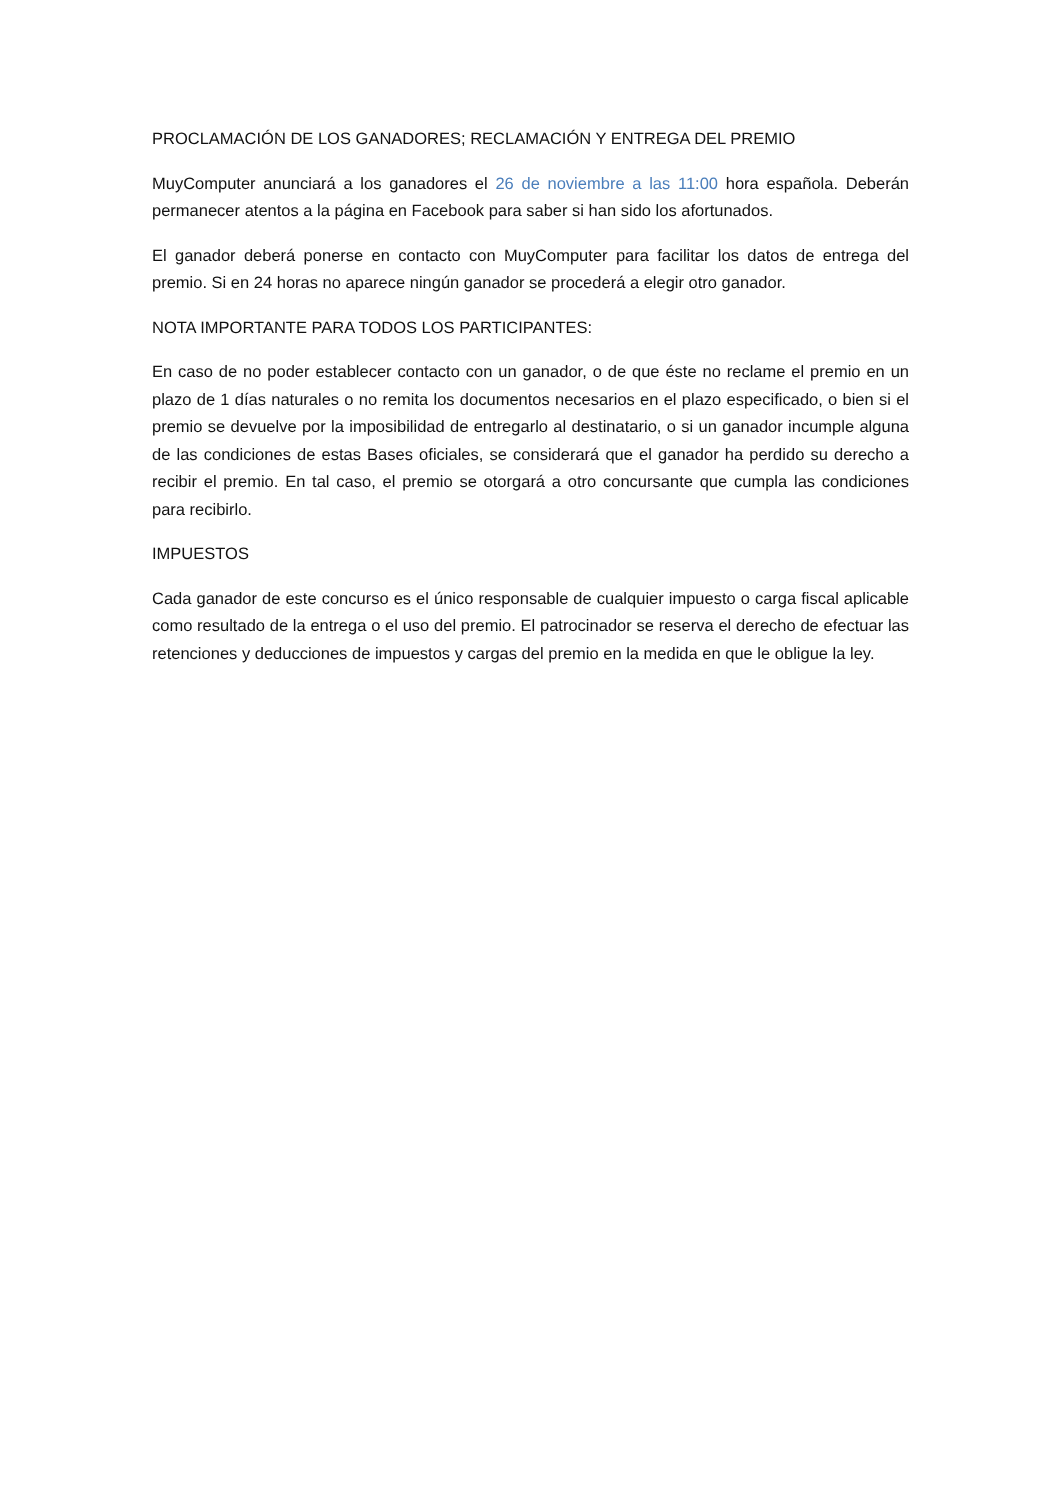PROCLAMACIÓN DE LOS GANADORES; RECLAMACIÓN Y ENTREGA DEL PREMIO
MuyComputer anunciará a los ganadores el 26 de noviembre a las 11:00 hora española. Deberán permanecer atentos a la página en Facebook para saber si han sido los afortunados.
El ganador deberá ponerse en contacto con MuyComputer para facilitar los datos de entrega del premio. Si en 24 horas no aparece ningún ganador se procederá a elegir otro ganador.
NOTA IMPORTANTE PARA TODOS LOS PARTICIPANTES:
En caso de no poder establecer contacto con un ganador, o de que éste no reclame el premio en un plazo de 1 días naturales o no remita los documentos necesarios en el plazo especificado, o bien si el premio se devuelve por la imposibilidad de entregarlo al destinatario, o si un ganador incumple alguna de las condiciones de estas Bases oficiales, se considerará que el ganador ha perdido su derecho a recibir el premio. En tal caso, el premio se otorgará a otro concursante que cumpla las condiciones para recibirlo.
IMPUESTOS
Cada ganador de este concurso es el único responsable de cualquier impuesto o carga fiscal aplicable como resultado de la entrega o el uso del premio. El patrocinador se reserva el derecho de efectuar las retenciones y deducciones de impuestos y cargas del premio en la medida en que le obligue la ley.